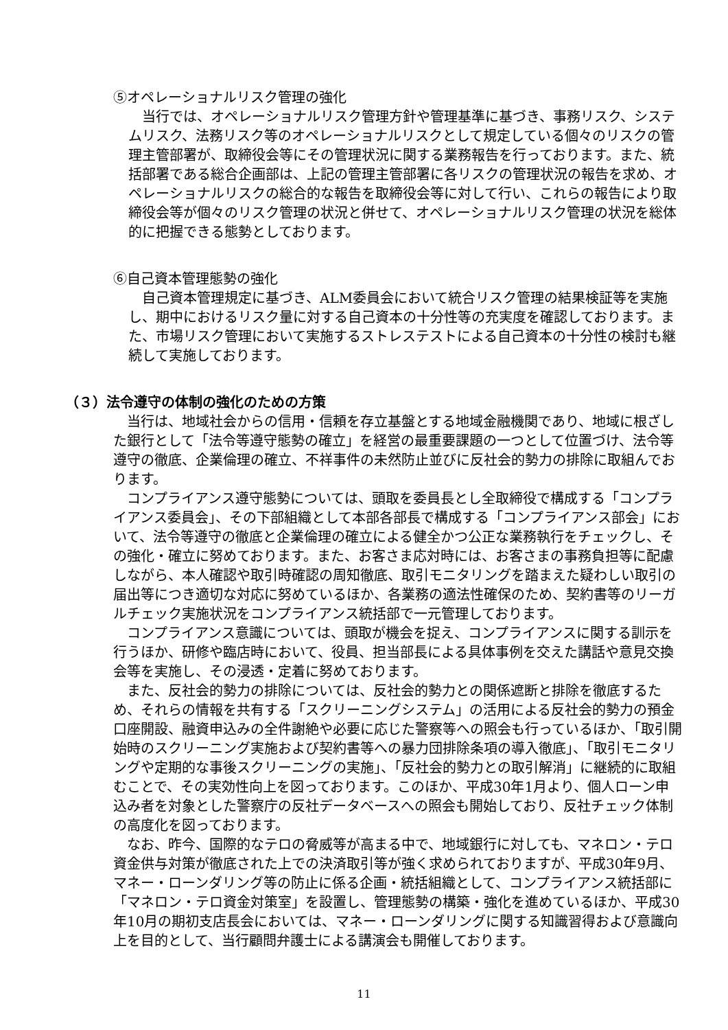⑤オペレーショナルリスク管理の強化
　当行では、オペレーショナルリスク管理方針や管理基準に基づき、事務リスク、システムリスク、法務リスク等のオペレーショナルリスクとして規定している個々のリスクの管理主管部署が、取締役会等にその管理状況に関する業務報告を行っております。また、統括部署である総合企画部は、上記の管理主管部署に各リスクの管理状況の報告を求め、オペレーショナルリスクの総合的な報告を取締役会等に対して行い、これらの報告により取締役会等が個々のリスク管理の状況と併せて、オペレーショナルリスク管理の状況を総体的に把握できる態勢としております。
⑥自己資本管理態勢の強化
　自己資本管理規定に基づき、ALM委員会において統合リスク管理の結果検証等を実施し、期中におけるリスク量に対する自己資本の十分性等の充実度を確認しております。また、市場リスク管理において実施するストレステストによる自己資本の十分性の検討も継続して実施しております。
（３）法令遵守の体制の強化のための方策
　当行は、地域社会からの信用・信頼を存立基盤とする地域金融機関であり、地域に根ざした銀行として「法令等遵守態勢の確立」を経営の最重要課題の一つとして位置づけ、法令等遵守の徹底、企業倫理の確立、不祥事件の未然防止並びに反社会的勢力の排除に取組んでおります。
　コンプライアンス遵守態勢については、頭取を委員長とし全取締役で構成する「コンプライアンス委員会」、その下部組織として本部各部長で構成する「コンプライアンス部会」において、法令等遵守の徹底と企業倫理の確立による健全かつ公正な業務執行をチェックし、その強化・確立に努めております。また、お客さま応対時には、お客さまの事務負担等に配慮しながら、本人確認や取引時確認の周知徹底、取引モニタリングを踏まえた疑わしい取引の届出等につき適切な対応に努めているほか、各業務の適法性確保のため、契約書等のリーガルチェック実施状況をコンプライアンス統括部で一元管理しております。
　コンプライアンス意識については、頭取が機会を捉え、コンプライアンスに関する訓示を行うほか、研修や臨店時において、役員、担当部長による具体事例を交えた講話や意見交換会等を実施し、その浸透・定着に努めております。
　また、反社会的勢力の排除については、反社会的勢力との関係遮断と排除を徹底するため、それらの情報を共有する「スクリーニングシステム」の活用による反社会的勢力の預金口座開設、融資申込みの全件謝絶や必要に応じた警察等への照会も行っているほか、「取引開始時のスクリーニング実施および契約書等への暴力団排除条項の導入徹底」、「取引モニタリングや定期的な事後スクリーニングの実施」、「反社会的勢力との取引解消」に継続的に取組むことで、その実効性向上を図っております。このほか、平成30年1月より、個人ローン申込み者を対象とした警察庁の反社データベースへの照会も開始しており、反社チェック体制の高度化を図っております。
　なお、昨今、国際的なテロの脅威等が高まる中で、地域銀行に対しても、マネロン・テロ資金供与対策が徹底された上での決済取引等が強く求められておりますが、平成30年9月、マネー・ローンダリング等の防止に係る企画・統括組織として、コンプライアンス統括部に「マネロン・テロ資金対策室」を設置し、管理態勢の構築・強化を進めているほか、平成30年10月の期初支店長会においては、マネー・ローンダリングに関する知識習得および意識向上を目的として、当行顧問弁護士による講演会も開催しております。
11